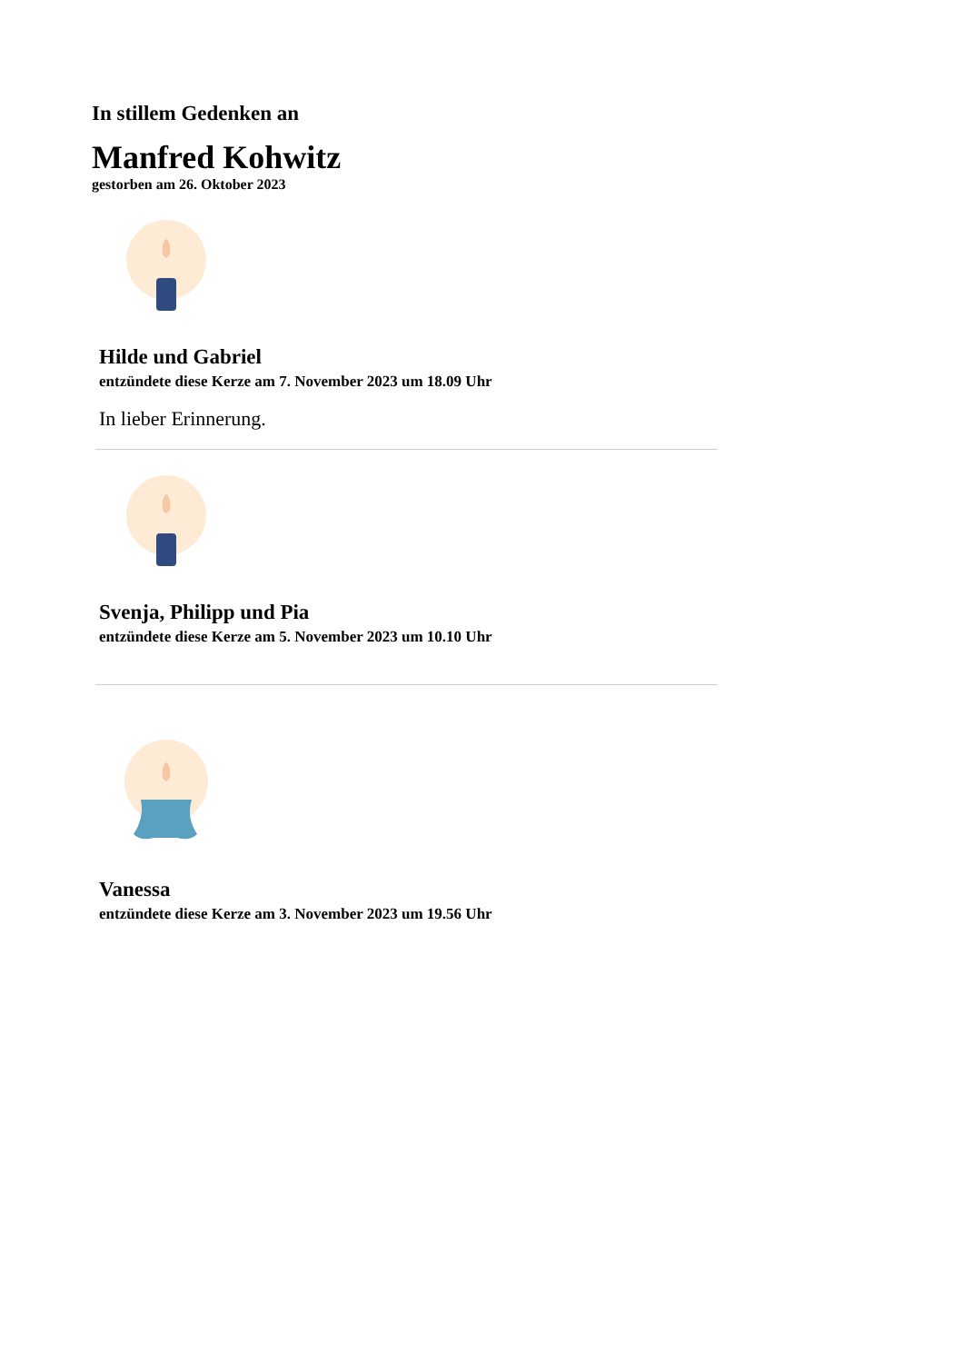In stillem Gedenken an
Manfred Kohwitz
gestorben am 26. Oktober 2023
Hilde und Gabriel
entzündete diese Kerze am 7. November 2023 um 18.09 Uhr
In lieber Erinnerung.
Svenja, Philipp und Pia
entzündete diese Kerze am 5. November 2023 um 10.10 Uhr
Vanessa
entzündete diese Kerze am 3. November 2023 um 19.56 Uhr